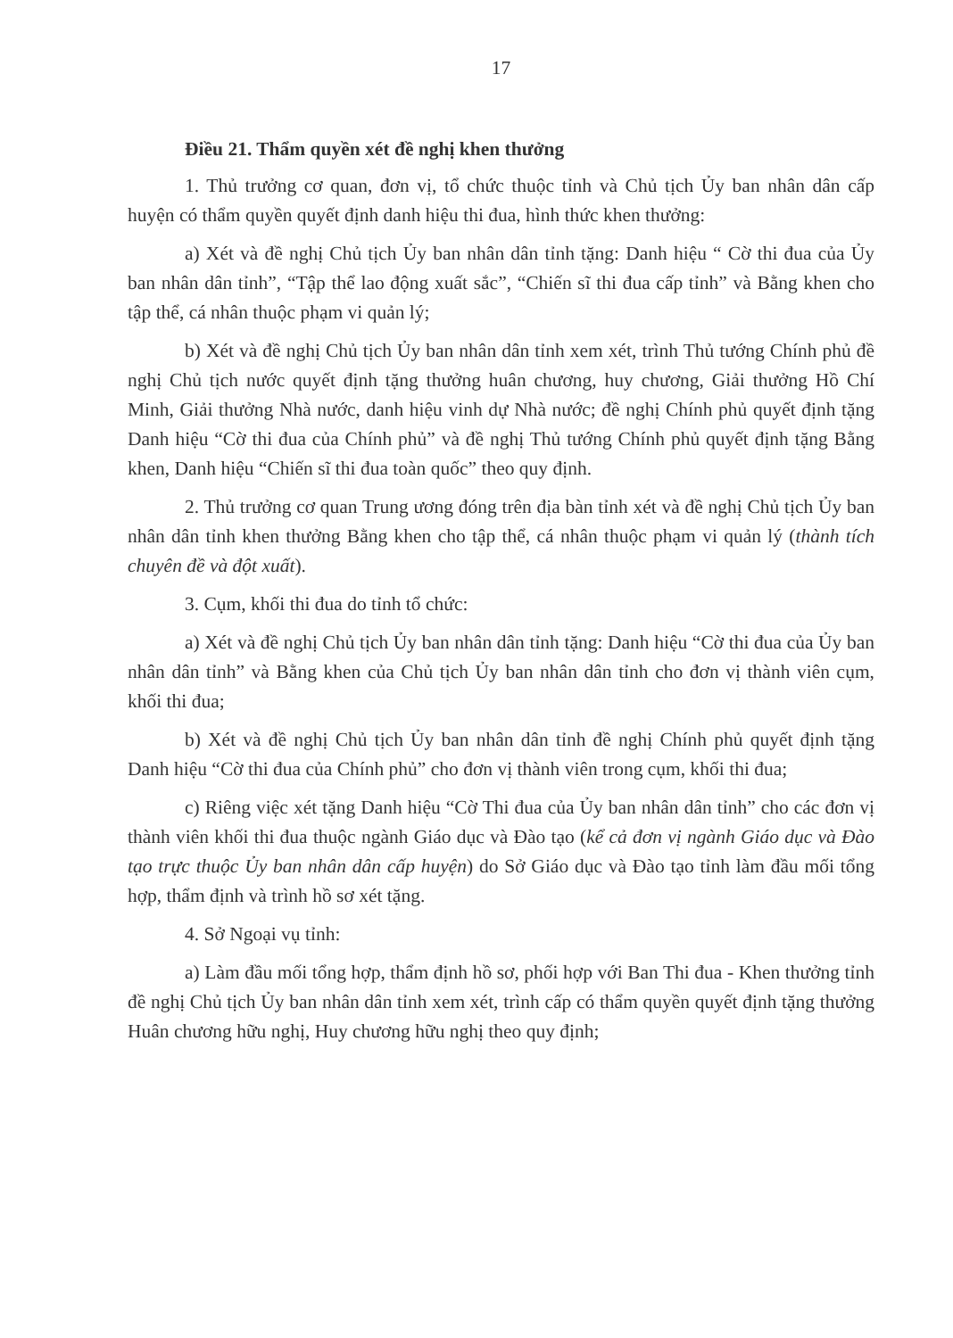17
Điều 21. Thẩm quyền xét đề nghị khen thưởng
1. Thủ trưởng cơ quan, đơn vị, tổ chức thuộc tỉnh và Chủ tịch Ủy ban nhân dân cấp huyện có thẩm quyền quyết định danh hiệu thi đua, hình thức khen thưởng:
a) Xét và đề nghị Chủ tịch Ủy ban nhân dân tỉnh tặng: Danh hiệu “ Cờ thi đua của Ủy ban nhân dân tỉnh”, “Tập thể lao động xuất sắc”, “Chiến sĩ thi đua cấp tỉnh” và Bằng khen cho tập thể, cá nhân thuộc phạm vi quản lý;
b) Xét và đề nghị Chủ tịch Ủy ban nhân dân tỉnh xem xét, trình Thủ tướng Chính phủ đề nghị Chủ tịch nước quyết định tặng thưởng huân chương, huy chương, Giải thưởng Hồ Chí Minh, Giải thưởng Nhà nước, danh hiệu vinh dự Nhà nước; đề nghị Chính phủ quyết định tặng Danh hiệu “Cờ thi đua của Chính phủ” và đề nghị Thủ tướng Chính phủ quyết định tặng Bằng khen, Danh hiệu “Chiến sĩ thi đua toàn quốc” theo quy định.
2. Thủ trưởng cơ quan Trung ương đóng trên địa bàn tỉnh xét và đề nghị Chủ tịch Ủy ban nhân dân tỉnh khen thưởng Bằng khen cho tập thể, cá nhân thuộc phạm vi quản lý (thành tích chuyên đề và đột xuất).
3. Cụm, khối thi đua do tỉnh tổ chức:
a) Xét và đề nghị Chủ tịch Ủy ban nhân dân tỉnh tặng: Danh hiệu “Cờ thi đua của Ủy ban nhân dân tỉnh” và Bằng khen của Chủ tịch Ủy ban nhân dân tỉnh cho đơn vị thành viên cụm, khối thi đua;
b) Xét và đề nghị Chủ tịch Ủy ban nhân dân tỉnh đề nghị Chính phủ quyết định tặng Danh hiệu “Cờ thi đua của Chính phủ” cho đơn vị thành viên trong cụm, khối thi đua;
c) Riêng việc xét tặng Danh hiệu “Cờ Thi đua của Ủy ban nhân dân tỉnh” cho các đơn vị thành viên khối thi đua thuộc ngành Giáo dục và Đào tạo (kể cả đơn vị ngành Giáo dục và Đào tạo trực thuộc Ủy ban nhân dân cấp huyện) do Sở Giáo dục và Đào tạo tỉnh làm đầu mối tổng hợp, thẩm định và trình hồ sơ xét tặng.
4. Sở Ngoại vụ tỉnh:
a) Làm đầu mối tổng hợp, thẩm định hồ sơ, phối hợp với Ban Thi đua - Khen thưởng tỉnh đề nghị Chủ tịch Ủy ban nhân dân tỉnh xem xét, trình cấp có thẩm quyền quyết định tặng thưởng Huân chương hữu nghị, Huy chương hữu nghị theo quy định;